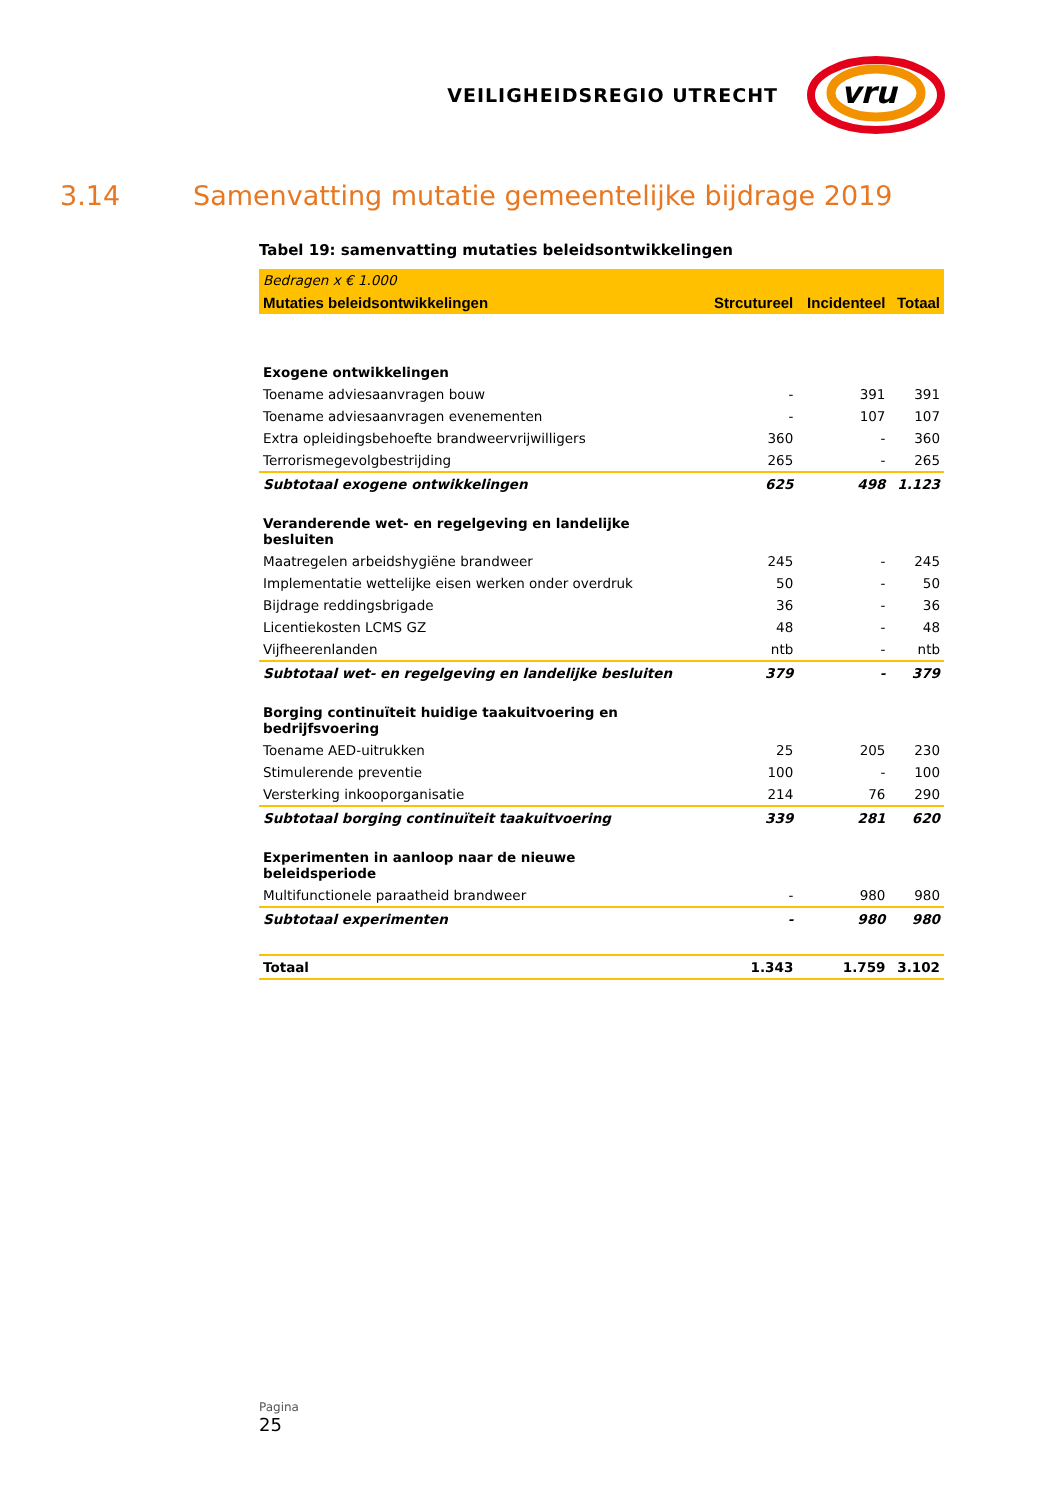VEILIGHEIDSREGIO UTRECHT
vru
3.14 Samenvatting mutatie gemeentelijke bijdrage 2019
Tabel 19: samenvatting mutaties beleidsontwikkelingen
| Bedragen x € 1.000 | | | |
| Mutaties beleidsontwikkelingen | Strcutureel | Incidenteel | Totaal |
| Exogene ontwikkelingen | | | |
| Toename adviesaanvragen bouw | - | 391 | 391 |
| Toename adviesaanvragen evenementen | - | 107 | 107 |
| Extra opleidingsbehoefte brandweervrijwilligers | 360 | - | 360 |
| Terrorismegevolgbestrijding | 265 | - | 265 |
| Subtotaal exogene ontwikkelingen | 625 | 498 | 1.123 |
| Veranderende wet- en regelgeving en landelijke besluiten | | | |
| Maatregelen arbeidshygiëne brandweer | 245 | - | 245 |
| Implementatie wettelijke eisen werken onder overdruk | 50 | - | 50 |
| Bijdrage reddingsbrigade | 36 | - | 36 |
| Licentiekosten LCMS GZ | 48 | - | 48 |
| Vijfheerenlanden | ntb | - | ntb |
| Subtotaal wet- en regelgeving en landelijke besluiten | 379 | - | 379 |
| Borging continuïteit huidige taakuitvoering en bedrijfsvoering | | | |
| Toename AED-uitrukken | 25 | 205 | 230 |
| Stimulerende preventie | 100 | - | 100 |
| Versterking inkooporganisatie | 214 | 76 | 290 |
| Subtotaal borging continuïteit taakuitvoering | 339 | 281 | 620 |
| Experimenten in aanloop naar de nieuwe beleidsperiode | | | |
| Multifunctionele paraatheid brandweer | - | 980 | 980 |
| Subtotaal experimenten | - | 980 | 980 |
| Totaal | 1.343 | 1.759 | 3.102 |
Pagina
25